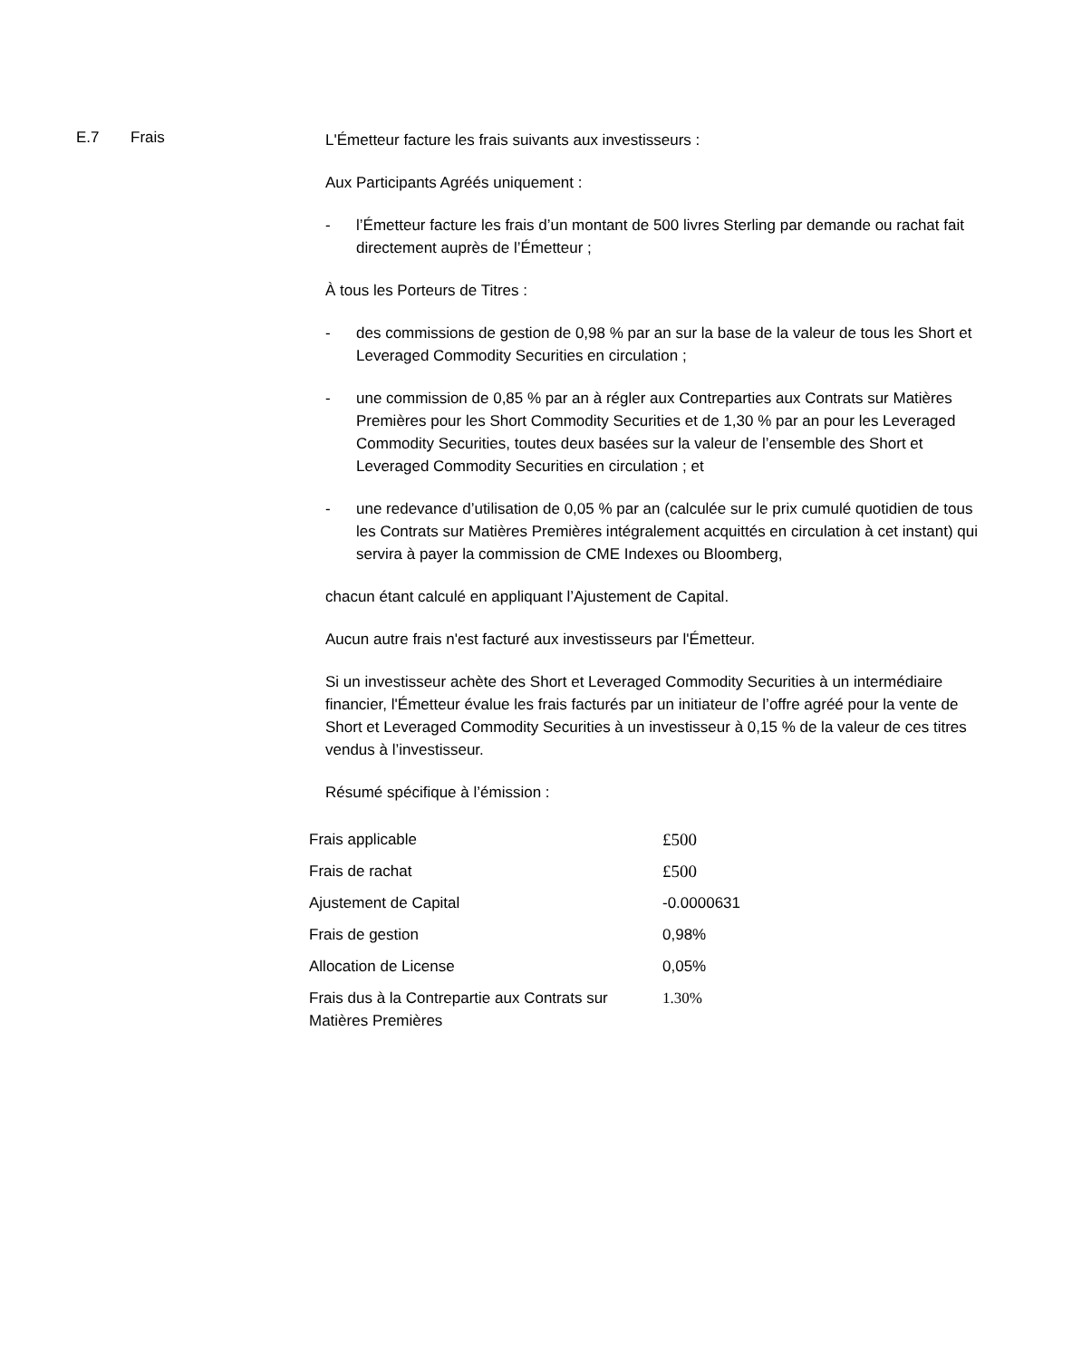E.7 Frais
L'Émetteur facture les frais suivants aux investisseurs :
Aux Participants Agréés uniquement :
- l’Émetteur facture les frais d’un montant de 500 livres Sterling par demande ou rachat fait directement auprès de l’Émetteur ;
À tous les Porteurs de Titres :
- des commissions de gestion de 0,98 % par an sur la base de la valeur de tous les Short et Leveraged Commodity Securities en circulation ;
- une commission de 0,85 % par an à régler aux Contreparties aux Contrats sur Matières Premières pour les Short Commodity Securities et de 1,30 % par an pour les Leveraged Commodity Securities, toutes deux basées sur la valeur de l’ensemble des Short et Leveraged Commodity Securities en circulation ; et
- une redevance d’utilisation de 0,05 % par an (calculée sur le prix cumulé quotidien de tous les Contrats sur Matières Premières intégralement acquittés en circulation à cet instant) qui servira à payer la commission de CME Indexes ou Bloomberg,
chacun étant calculé en appliquant l’Ajustement de Capital.
Aucun autre frais n'est facturé aux investisseurs par l'Émetteur.
Si un investisseur achète des Short et Leveraged Commodity Securities à un intermédiaire financier, l'Émetteur évalue les frais facturés par un initiateur de l’offre agréé pour la vente de Short et Leveraged Commodity Securities à un investisseur à 0,15 % de la valeur de ces titres vendus à l’investisseur.
Résumé spécifique à l’émission :
| Frais applicable | £500 |
| Frais de rachat | £500 |
| Ajustement de Capital | -0.0000631 |
| Frais de gestion | 0,98% |
| Allocation de License | 0,05% |
| Frais dus à la Contrepartie aux Contrats sur Matières Premières | 1.30% |